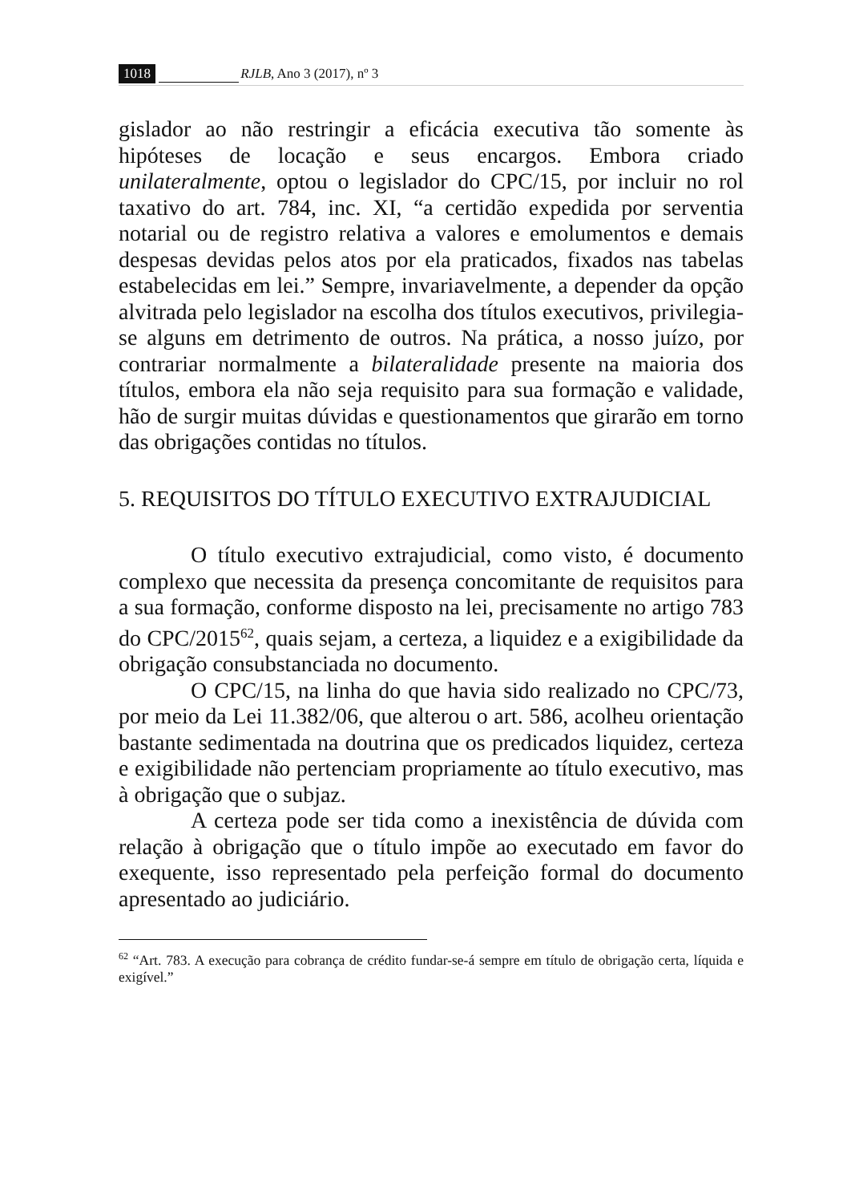1018 RJLB, Ano 3 (2017), nº 3
gislador ao não restringir a eficácia executiva tão somente às hipóteses de locação e seus encargos. Embora criado unilateralmente, optou o legislador do CPC/15, por incluir no rol taxativo do art. 784, inc. XI, “a certidão expedida por serventia notarial ou de registro relativa a valores e emolumentos e demais despesas devidas pelos atos por ela praticados, fixados nas tabelas estabelecidas em lei.” Sempre, invariavelmente, a depender da opção alvitrada pelo legislador na escolha dos títulos executivos, privilegia-se alguns em detrimento de outros. Na prática, a nosso juízo, por contrariar normalmente a bilateralidade presente na maioria dos títulos, embora ela não seja requisito para sua formação e validade, hão de surgir muitas dúvidas e questionamentos que girarão em torno das obrigações contidas no títulos.
5. REQUISITOS DO TÍTULO EXECUTIVO EXTRAJUDICIAL
O título executivo extrajudicial, como visto, é documento complexo que necessita da presença concomitante de requisitos para a sua formação, conforme disposto na lei, precisamente no artigo 783 do CPC/2015<sup>62</sup>, quais sejam, a certeza, a liquidez e a exigibilidade da obrigação consubstanciada no documento.
O CPC/15, na linha do que havia sido realizado no CPC/73, por meio da Lei 11.382/06, que alterou o art. 586, acolheu orientação bastante sedimentada na doutrina que os predicados liquidez, certeza e exigibilidade não pertenciam propriamente ao título executivo, mas à obrigação que o subjaz.
A certeza pode ser tida como a inexistência de dúvida com relação à obrigação que o título impõe ao executado em favor do exequente, isso representado pela perfeição formal do documento apresentado ao judiciário.
<sup>62</sup> “Art. 783. A execução para cobrança de crédito fundar-se-á sempre em título de obrigação certa, líquida e exigível.”